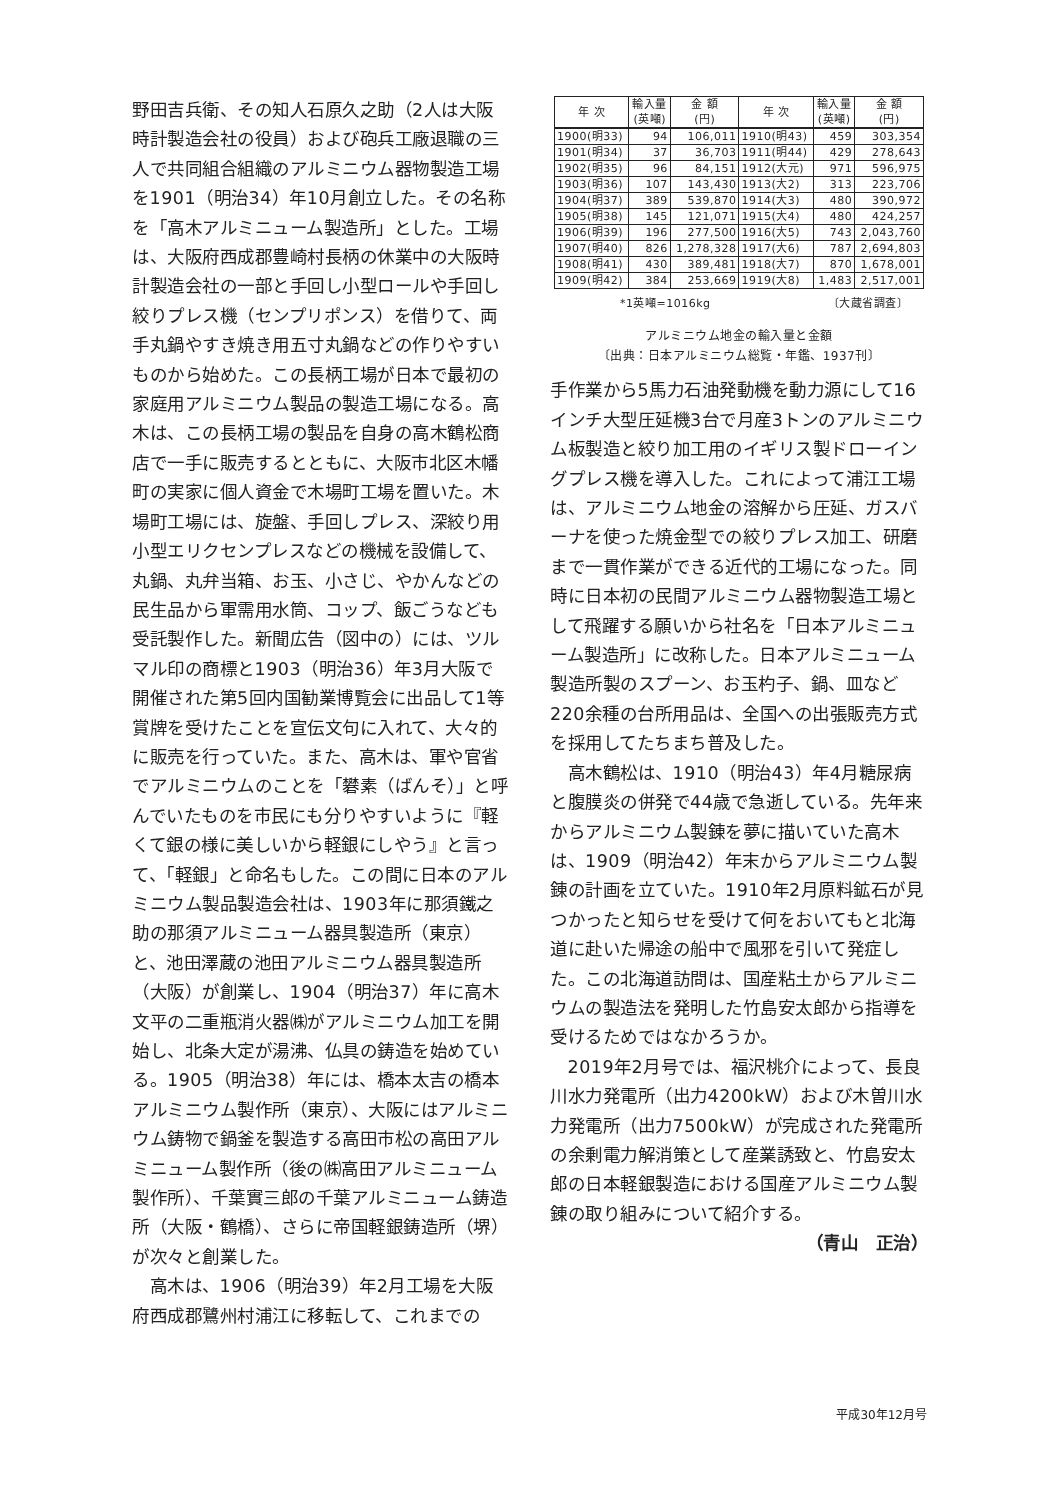野田吉兵衛、その知人石原久之助（2人は大阪時計製造会社の役員）および砲兵工廠退職の三人で共同組合組織のアルミニウム器物製造工場を1901（明治34）年10月創立した。その名称を「高木アルミニューム製造所」とした。工場は、大阪府西成郡豊崎村長柄の休業中の大阪時計製造会社の一部と手回し小型ロールや手回し絞りプレス機（センプリポンス）を借りて、両手丸鍋やすき焼き用五寸丸鍋などの作りやすいものから始めた。この長柄工場が日本で最初の家庭用アルミニウム製品の製造工場になる。高木は、この長柄工場の製品を自身の高木鶴松商店で一手に販売するとともに、大阪市北区木幡町の実家に個人資金で木場町工場を置いた。木場町工場には、旋盤、手回しプレス、深絞り用小型エリクセンプレスなどの機械を設備して、丸鍋、丸弁当箱、お玉、小さじ、やかんなどの民生品から軍需用水筒、コップ、飯ごうなども受託製作した。新聞広告（図中の）には、ツルマル印の商標と1903（明治36）年3月大阪で開催された第5回内国勧業博覧会に出品して1等賞牌を受けたことを宣伝文句に入れて、大々的に販売を行っていた。また、高木は、軍や官省でアルミニウムのことを「礬素（ばんそ）」と呼んでいたものを市民にも分りやすいように『軽くて銀の様に美しいから軽銀にしやう』と言って、「軽銀」と命名もした。この間に日本のアルミニウム製品製造会社は、1903年に那須鐵之助の那須アルミニューム器具製造所（東京）と、池田澤蔵の池田アルミニウム器具製造所（大阪）が創業し、1904（明治37）年に高木文平の二重瓶消火器㈱がアルミニウム加工を開始し、北条大定が湯沸、仏具の鋳造を始めている。1905（明治38）年には、橋本太吉の橋本アルミニウム製作所（東京）、大阪にはアルミニウム鋳物で鍋釜を製造する高田市松の高田アルミニューム製作所（後の㈱高田アルミニューム製作所）、千葉實三郎の千葉アルミニューム鋳造所（大阪・鶴橋）、さらに帝国軽銀鋳造所（堺）が次々と創業した。
　高木は、1906（明治39）年2月工場を大阪府西成郡鷺州村浦江に移転して、これまでの
| 年 次 | 輸入量 (英噸) | 金 額 (円) | 年 次 | 輸入量 (英噸) | 金 額 (円) |
| --- | --- | --- | --- | --- | --- |
| 1900(明33) | 94 | 106,011 | 1910(明43) | 459 | 303,354 |
| 1901(明34) | 37 | 36,703 | 1911(明44) | 429 | 278,643 |
| 1902(明35) | 96 | 84,151 | 1912(大元) | 971 | 596,975 |
| 1903(明36) | 107 | 143,430 | 1913(大2) | 313 | 223,706 |
| 1904(明37) | 389 | 539,870 | 1914(大3) | 480 | 390,972 |
| 1905(明38) | 145 | 121,071 | 1915(大4) | 480 | 424,257 |
| 1906(明39) | 196 | 277,500 | 1916(大5) | 743 | 2,043,760 |
| 1907(明40) | 826 | 1,278,328 | 1917(大6) | 787 | 2,694,803 |
| 1908(明41) | 430 | 389,481 | 1918(大7) | 870 | 1,678,001 |
| 1909(明42) | 384 | 253,669 | 1919(大8) | 1,483 | 2,517,001 |
*1英噸=1016kg 〔大蔵省調査〕
アルミニウム地金の輸入量と金額
〔出典：日本アルミニウム総覧・年鑑、1937刊〕
手作業から5馬力石油発動機を動力源にして16インチ大型圧延機3台で月産3トンのアルミニウム板製造と絞り加工用のイギリス製ドローイングプレス機を導入した。これによって浦江工場は、アルミニウム地金の溶解から圧延、ガスバーナを使った焼金型での絞りプレス加工、研磨まで一貫作業ができる近代的工場になった。同時に日本初の民間アルミニウム器物製造工場として飛躍する願いから社名を「日本アルミニューム製造所」に改称した。日本アルミニューム製造所製のスプーン、お玉杓子、鍋、皿など220余種の台所用品は、全国への出張販売方式を採用してたちまち普及した。
　高木鶴松は、1910（明治43）年4月糖尿病と腹膜炎の併発で44歳で急逝している。先年来からアルミニウム製錬を夢に描いていた高木は、1909（明治42）年末からアルミニウム製錬の計画を立ていた。1910年2月原料鉱石が見つかったと知らせを受けて何をおいてもと北海道に赴いた帰途の船中で風邪を引いて発症した。この北海道訪問は、国産粘土からアルミニウムの製造法を発明した竹島安太郎から指導を受けるためではなかろうか。
　2019年2月号では、福沢桃介によって、長良川水力発電所（出力4200kW）および木曽川水力発電所（出力7500kW）が完成された発電所の余剰電力解消策として産業誘致と、竹島安太郎の日本軽銀製造における国産アルミニウム製錬の取り組みについて紹介する。
（青山　正治）
平成30年12月号